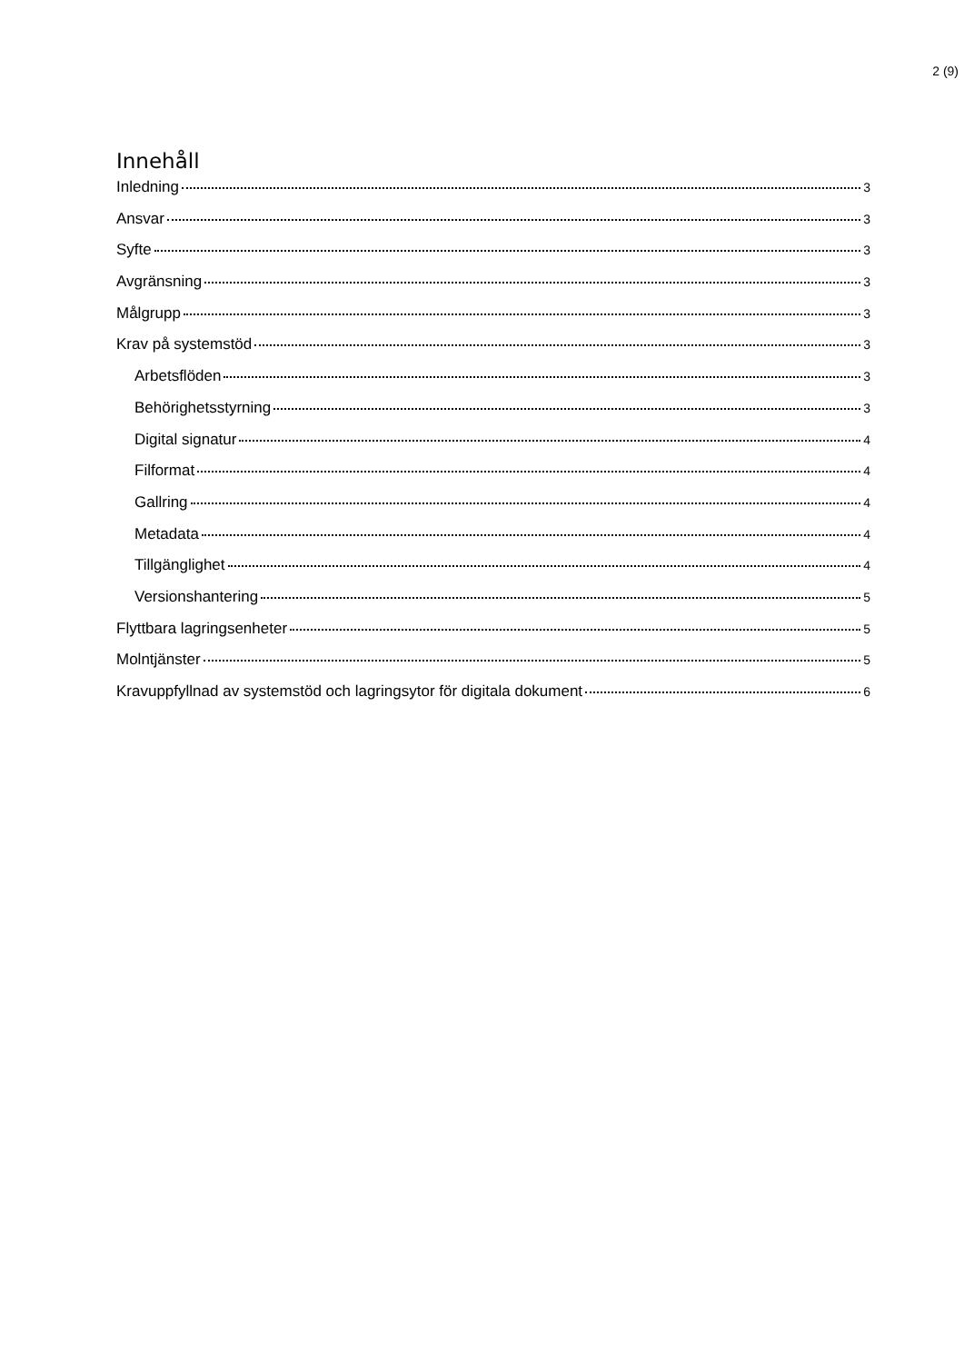2 (9)
Innehåll
Inledning 3
Ansvar 3
Syfte 3
Avgränsning 3
Målgrupp 3
Krav på systemstöd 3
Arbetsflöden 3
Behörighetsstyrning 3
Digital signatur 4
Filformat 4
Gallring 4
Metadata 4
Tillgänglighet 4
Versionshantering 5
Flyttbara lagringsenheter 5
Molntjänster 5
Kravuppfyllnad av systemstöd och lagringsytor för digitala dokument 6